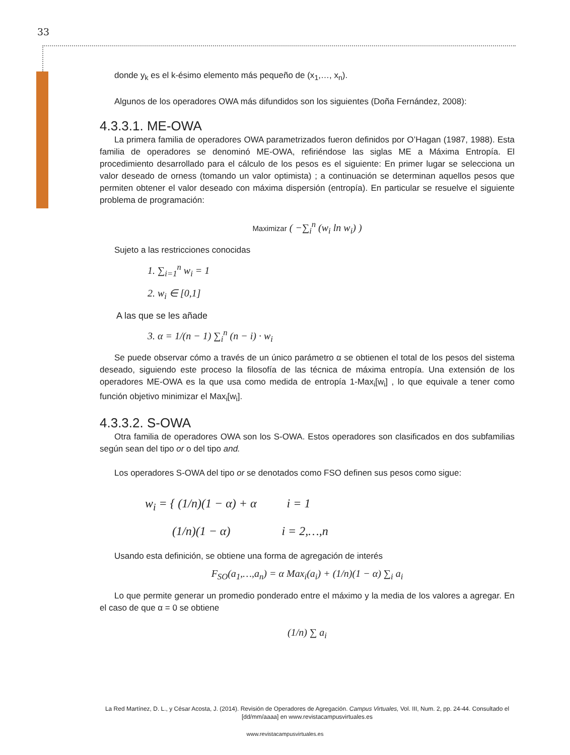33
donde y<sub>k</sub> es el k-ésimo elemento más pequeño de (x<sub>1</sub>,…, x<sub>n</sub>).
Algunos de los operadores OWA más difundidos son los siguientes (Doña Fernández, 2008):
4.3.3.1. ME-OWA
La primera familia de operadores OWA parametrizados fueron definidos por O’Hagan (1987, 1988). Esta familia de operadores se denominó ME-OWA, refiriéndose las siglas ME a Máxima Entropía. El procedimiento desarrollado para el cálculo de los pesos es el siguiente: En primer lugar se selecciona un valor deseado de orness (tomando un valor optimista) ; a continuación se determinan aquellos pesos que permiten obtener el valor deseado con máxima dispersión (entropía). En particular se resuelve el siguiente problema de programación:
Maximizar ( −∑<sub>i</sub><sup>n</sup> (w<sub>i</sub> ln w<sub>i</sub>) )
Sujeto a las restricciones conocidas
1. ∑<sub>i=1</sub><sup>n</sup> w<sub>i</sub> = 1
2. w<sub>i</sub> ∈ [0,1]
A las que se les añade
3. α = 1/(n − 1) ∑<sub>i</sub><sup>n</sup> (n − i) · w<sub>i</sub>
Se puede observar cómo a través de un único parámetro α se obtienen el total de los pesos del sistema deseado, siguiendo este proceso la filosofía de las técnica de máxima entropía. Una extensión de los operadores ME-OWA es la que usa como medida de entropía 1-Max<sub>i</sub>[w<sub>i</sub>] , lo que equivale a tener como función objetivo minimizar el Max<sub>i</sub>[w<sub>i</sub>].
4.3.3.2. S-OWA
Otra familia de operadores OWA son los S-OWA. Estos operadores son clasificados en dos subfamilias según sean del tipo or o del tipo and.
Los operadores S-OWA del tipo or se denotados como FSO definen sus pesos como sigue:
w<sub>i</sub> = { (1/n)(1 − α) + α i = 1
(1/n)(1 − α) i = 2,…,n
Usando esta definición, se obtiene una forma de agregación de interés
F<sub>SO</sub>(a<sub>1</sub>,…,a<sub>n</sub>) = α Max<sub>i</sub>(a<sub>i</sub>) + (1/n)(1 − α) ∑<sub>i</sub> a<sub>i</sub>
Lo que permite generar un promedio ponderado entre el máximo y la media de los valores a agregar. En el caso de que α = 0 se obtiene
(1/n) ∑ a<sub>i</sub>
La Red Martínez, D. L., y César Acosta, J. (2014). Revisión de Operadores de Agregación. Campus Virtuales, Vol. III, Num. 2, pp. 24-44. Consultado el [dd/mm/aaaa] en www.revistacampusvirtuales.es
www.revistacampusvirtuales.es